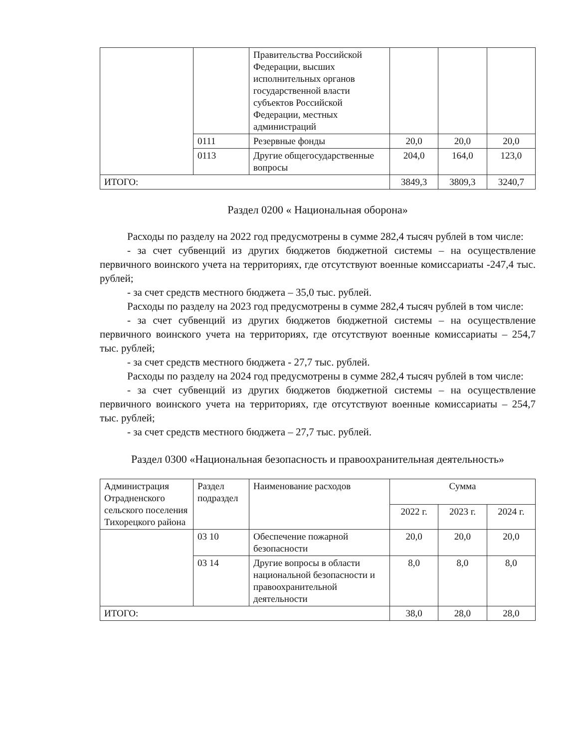| | | Правительства Российской Федерации, высших исполнительных органов государственной власти субъектов Российской Федерации, местных администраций | | | |
| | 0111 | Резервные фонды | 20,0 | 20,0 | 20,0 |
| | 0113 | Другие общегосударственные вопросы | 204,0 | 164,0 | 123,0 |
| ИТОГО: | | | 3849,3 | 3809,3 | 3240,7 |
Раздел 0200 « Национальная оборона»
Расходы по разделу на 2022 год предусмотрены в сумме 282,4 тысяч рублей в том числе:
- за счет субвенций из других бюджетов бюджетной системы – на осуществление первичного воинского учета на территориях, где отсутствуют военные комиссариаты -247,4 тыс. рублей;
- за счет средств местного бюджета – 35,0 тыс. рублей.
Расходы по разделу на 2023 год предусмотрены в сумме 282,4 тысяч рублей в том числе:
- за счет субвенций из других бюджетов бюджетной системы – на осуществление первичного воинского учета на территориях, где отсутствуют военные комиссариаты – 254,7 тыс. рублей;
- за счет средств местного бюджета - 27,7 тыс. рублей.
Расходы по разделу на 2024 год предусмотрены в сумме 282,4 тысяч рублей в том числе:
- за счет субвенций из других бюджетов бюджетной системы – на осуществление первичного воинского учета на территориях, где отсутствуют военные комиссариаты – 254,7 тыс. рублей;
- за счет средств местного бюджета – 27,7 тыс. рублей.
Раздел 0300 «Национальная безопасность и правоохранительная деятельность»
| Администрация Отрадненского сельского поселения Тихорецкого района | Раздел подраздел | Наименование расходов | Сумма | | |
| --- | --- | --- | --- | --- | --- |
| | | | 2022 г. | 2023 г. | 2024 г. |
| | 03 10 | Обеспечение пожарной безопасности | 20,0 | 20,0 | 20,0 |
| | 03 14 | Другие вопросы в области национальной безопасности и правоохранительной деятельности | 8,0 | 8,0 | 8,0 |
| ИТОГО: | | | 38,0 | 28,0 | 28,0 |